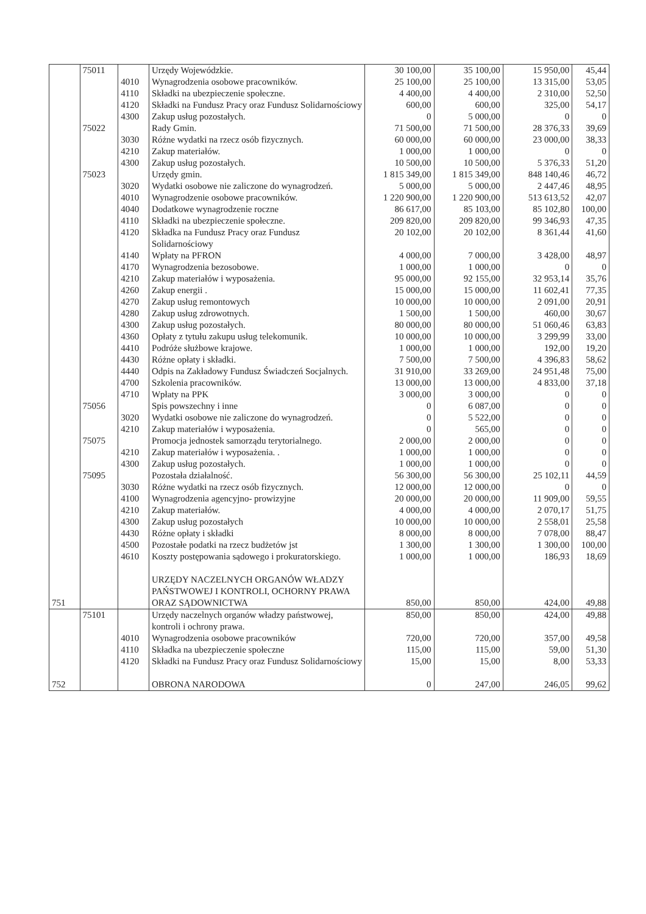| | 75011 | | Urzędy Wojewódzkie. | 30 100,00 | 35 100,00 | 15 950,00 | 45,44 |
| | | 4010 | Wynagrodzenia osobowe pracowników. | 25 100,00 | 25 100,00 | 13 315,00 | 53,05 |
| | | 4110 | Składki na ubezpieczenie społeczne. | 4 400,00 | 4 400,00 | 2 310,00 | 52,50 |
| | | 4120 | Składki na Fundusz Pracy oraz Fundusz Solidarnościowy | 600,00 | 600,00 | 325,00 | 54,17 |
| | | 4300 | Zakup usług pozostałych. | 0 | 5 000,00 | 0 | 0 |
| | 75022 | | Rady Gmin. | 71 500,00 | 71 500,00 | 28 376,33 | 39,69 |
| | | 3030 | Różne wydatki na rzecz osób fizycznych. | 60 000,00 | 60 000,00 | 23 000,00 | 38,33 |
| | | 4210 | Zakup materiałów. | 1 000,00 | 1 000,00 | 0 | 0 |
| | | 4300 | Zakup usług pozostałych. | 10 500,00 | 10 500,00 | 5 376,33 | 51,20 |
| | 75023 | | Urzędy gmin. | 1 815 349,00 | 1 815 349,00 | 848 140,46 | 46,72 |
| | | 3020 | Wydatki osobowe nie zaliczone do wynagrodzeń. | 5 000,00 | 5 000,00 | 2 447,46 | 48,95 |
| | | 4010 | Wynagrodzenie osobowe pracowników. | 1 220 900,00 | 1 220 900,00 | 513 613,52 | 42,07 |
| | | 4040 | Dodatkowe wynagrodzenie roczne | 86 617,00 | 85 103,00 | 85 102,80 | 100,00 |
| | | 4110 | Składki na ubezpieczenie społeczne. | 209 820,00 | 209 820,00 | 99 346,93 | 47,35 |
| | | 4120 | Składka na Fundusz Pracy oraz Fundusz Solidarnościowy | 20 102,00 | 20 102,00 | 8 361,44 | 41,60 |
| | | 4140 | Wpłaty na PFRON | 4 000,00 | 7 000,00 | 3 428,00 | 48,97 |
| | | 4170 | Wynagrodzenia bezosobowe. | 1 000,00 | 1 000,00 | 0 | 0 |
| | | 4210 | Zakup materiałów i wyposażenia. | 95 000,00 | 92 155,00 | 32 953,14 | 35,76 |
| | | 4260 | Zakup energii . | 15 000,00 | 15 000,00 | 11 602,41 | 77,35 |
| | | 4270 | Zakup usług remontowych | 10 000,00 | 10 000,00 | 2 091,00 | 20,91 |
| | | 4280 | Zakup usług zdrowotnych. | 1 500,00 | 1 500,00 | 460,00 | 30,67 |
| | | 4300 | Zakup usług pozostałych. | 80 000,00 | 80 000,00 | 51 060,46 | 63,83 |
| | | 4360 | Opłaty z tytułu zakupu usług telekomunik. | 10 000,00 | 10 000,00 | 3 299,99 | 33,00 |
| | | 4410 | Podróże służbowe krajowe. | 1 000,00 | 1 000,00 | 192,00 | 19,20 |
| | | 4430 | Różne opłaty i składki. | 7 500,00 | 7 500,00 | 4 396,83 | 58,62 |
| | | 4440 | Odpis na Zakładowy Fundusz Świadczeń Socjalnych. | 31 910,00 | 33 269,00 | 24 951,48 | 75,00 |
| | | 4700 | Szkolenia pracowników. | 13 000,00 | 13 000,00 | 4 833,00 | 37,18 |
| | | 4710 | Wpłaty na PPK | 3 000,00 | 3 000,00 | 0 | 0 |
| | 75056 | | Spis powszechny i inne | 0 | 6 087,00 | 0 | 0 |
| | | 3020 | Wydatki osobowe nie zaliczone do wynagrodzeń. | 0 | 5 522,00 | 0 | 0 |
| | | 4210 | Zakup materiałów i wyposażenia. | 0 | 565,00 | 0 | 0 |
| | 75075 | | Promocja jednostek samorządu terytorialnego. | 2 000,00 | 2 000,00 | 0 | 0 |
| | | 4210 | Zakup materiałów i wyposażenia. . | 1 000,00 | 1 000,00 | 0 | 0 |
| | | 4300 | Zakup usług pozostałych. | 1 000,00 | 1 000,00 | 0 | 0 |
| | 75095 | | Pozostała działalność. | 56 300,00 | 56 300,00 | 25 102,11 | 44,59 |
| | | 3030 | Różne wydatki na rzecz osób fizycznych. | 12 000,00 | 12 000,00 | 0 | 0 |
| | | 4100 | Wynagrodzenia agencyjno- prowizyjne | 20 000,00 | 20 000,00 | 11 909,00 | 59,55 |
| | | 4210 | Zakup materiałów. | 4 000,00 | 4 000,00 | 2 070,17 | 51,75 |
| | | 4300 | Zakup usług pozostałych | 10 000,00 | 10 000,00 | 2 558,01 | 25,58 |
| | | 4430 | Różne opłaty i składki | 8 000,00 | 8 000,00 | 7 078,00 | 88,47 |
| | | 4500 | Pozostałe podatki na rzecz budżetów jst | 1 300,00 | 1 300,00 | 1 300,00 | 100,00 |
| | | 4610 | Koszty postępowania sądowego i prokuratorskiego. | 1 000,00 | 1 000,00 | 186,93 | 18,69 |
| 751 | | | URZĘDY NACZELNYCH ORGANÓW WŁADZY PAŃSTWOWEJ I KONTROLI, OCHORNY PRAWA ORAZ SĄDOWNICTWA | 850,00 | 850,00 | 424,00 | 49,88 |
| | 75101 | | Urzędy naczelnych organów władzy państwowej, kontroli i ochrony prawa. | 850,00 | 850,00 | 424,00 | 49,88 |
| | | 4010 | Wynagrodzenia osobowe pracowników | 720,00 | 720,00 | 357,00 | 49,58 |
| | | 4110 | Składka na ubezpieczenie społeczne | 115,00 | 115,00 | 59,00 | 51,30 |
| | | 4120 | Składki na Fundusz Pracy oraz Fundusz Solidarnościowy | 15,00 | 15,00 | 8,00 | 53,33 |
| 752 | | | OBRONA NARODOWA | 0 | 247,00 | 246,05 | 99,62 |